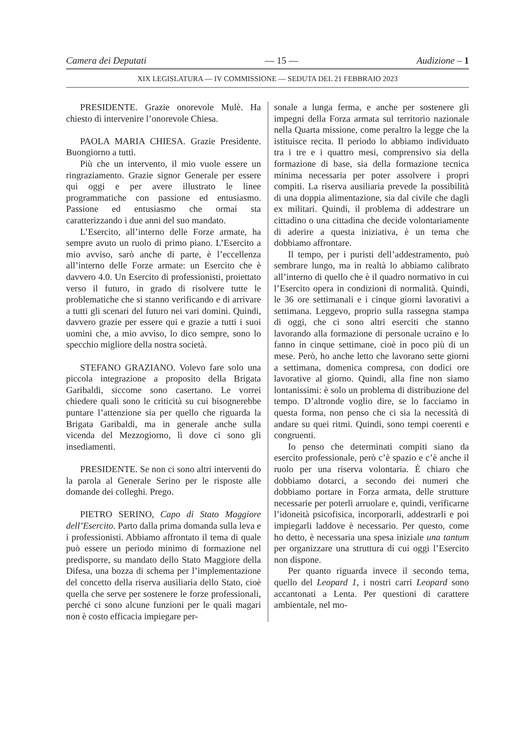Camera dei Deputati — 15 — Audizione – 1
XIX LEGISLATURA — IV COMMISSIONE — SEDUTA DEL 21 FEBBRAIO 2023
PRESIDENTE. Grazie onorevole Mulè. Ha chiesto di intervenire l’onorevole Chiesa.
PAOLA MARIA CHIESA. Grazie Presidente. Buongiorno a tutti.
Più che un intervento, il mio vuole essere un ringraziamento. Grazie signor Generale per essere qui oggi e per avere illustrato le linee programmatiche con passione ed entusiasmo. Passione ed entusiasmo che ormai sta caratterizzando i due anni del suo mandato.
L’Esercito, all’interno delle Forze armate, ha sempre avuto un ruolo di primo piano. L’Esercito a mio avviso, sarò anche di parte, è l’eccellenza all’interno delle Forze armate: un Esercito che è davvero 4.0. Un Esercito di professionisti, proiettato verso il futuro, in grado di risolvere tutte le problematiche che si stanno verificando e di arrivare a tutti gli scenari del futuro nei vari domini. Quindi, davvero grazie per essere qui e grazie a tutti i suoi uomini che, a mio avviso, lo dico sempre, sono lo specchio migliore della nostra società.
STEFANO GRAZIANO. Volevo fare solo una piccola integrazione a proposito della Brigata Garibaldi, siccome sono casertano. Le vorrei chiedere quali sono le criticità su cui bisognerebbe puntare l’attenzione sia per quello che riguarda la Brigata Garibaldi, ma in generale anche sulla vicenda del Mezzogiorno, lì dove ci sono gli insediamenti.
PRESIDENTE. Se non ci sono altri interventi do la parola al Generale Serino per le risposte alle domande dei colleghi. Prego.
PIETRO SERINO, Capo di Stato Maggiore dell’Esercito. Parto dalla prima domanda sulla leva e i professionisti. Abbiamo affrontato il tema di quale può essere un periodo minimo di formazione nel predisporre, su mandato dello Stato Maggiore della Difesa, una bozza di schema per l’implementazione del concetto della riserva ausiliaria dello Stato, cioè quella che serve per sostenere le forze professionali, perché ci sono alcune funzioni per le quali magari non è costo efficacia impiegare per-
sonale a lunga ferma, e anche per sostenere gli impegni della Forza armata sul territorio nazionale nella Quarta missione, come peraltro la legge che la istituisce recita. Il periodo lo abbiamo individuato tra i tre e i quattro mesi, comprensivo sia della formazione di base, sia della formazione tecnica minima necessaria per poter assolvere i propri compiti. La riserva ausiliaria prevede la possibilità di una doppia alimentazione, sia dal civile che dagli ex militari. Quindi, il problema di addestrare un cittadino o una cittadina che decide volontariamente di aderire a questa iniziativa, è un tema che dobbiamo affrontare.
Il tempo, per i puristi dell’addestramento, può sembrare lungo, ma in realtà lo abbiamo calibrato all’interno di quello che è il quadro normativo in cui l’Esercito opera in condizioni di normalità. Quindi, le 36 ore settimanali e i cinque giorni lavorativi a settimana. Leggevo, proprio sulla rassegna stampa di oggi, che ci sono altri eserciti che stanno lavorando alla formazione di personale ucraino e lo fanno in cinque settimane, cioè in poco più di un mese. Però, ho anche letto che lavorano sette giorni a settimana, domenica compresa, con dodici ore lavorative al giorno. Quindi, alla fine non siamo lontanissimi: è solo un problema di distribuzione del tempo. D’altronde voglio dire, se lo facciamo in questa forma, non penso che ci sia la necessità di andare su quei ritmi. Quindi, sono tempi coerenti e congruenti.
Io penso che determinati compiti siano da esercito professionale, però c’è spazio e c’è anche il ruolo per una riserva volontaria. È chiaro che dobbiamo dotarci, a secondo dei numeri che dobbiamo portare in Forza armata, delle strutture necessarie per poterli arruolare e, quindi, verificarne l’idoneità psicofisica, incorporarli, addestrarli e poi impiegarli laddove è necessario. Per questo, come ho detto, è necessaria una spesa iniziale una tantum per organizzare una struttura di cui oggi l’Esercito non dispone.
Per quanto riguarda invece il secondo tema, quello del Leopard 1, i nostri carri Leopard sono accantonati a Lenta. Per questioni di carattere ambientale, nel mo-